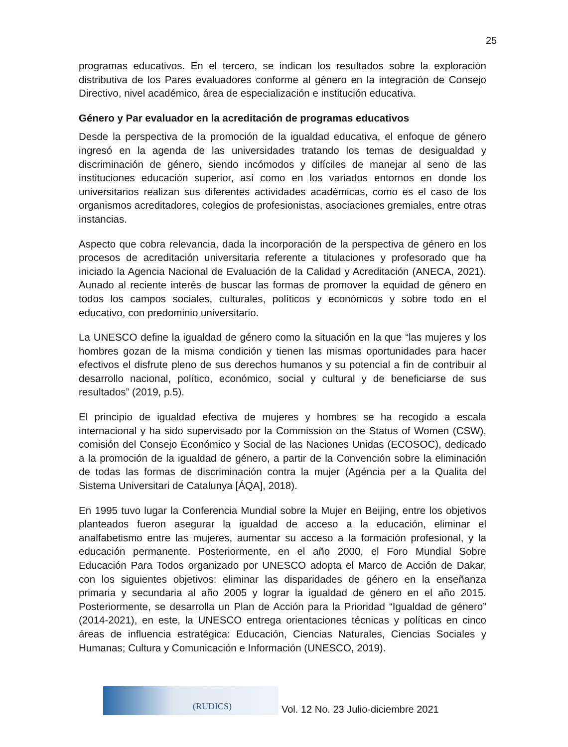25
programas educativos. En el tercero, se indican los resultados sobre la exploración distributiva de los Pares evaluadores conforme al género en la integración de Consejo Directivo, nivel académico, área de especialización e institución educativa.
Género y Par evaluador en la acreditación de programas educativos
Desde la perspectiva de la promoción de la igualdad educativa, el enfoque de género ingresó en la agenda de las universidades tratando los temas de desigualdad y discriminación de género, siendo incómodos y difíciles de manejar al seno de las instituciones educación superior, así como en los variados entornos en donde los universitarios realizan sus diferentes actividades académicas, como es el caso de los organismos acreditadores, colegios de profesionistas, asociaciones gremiales, entre otras instancias.
Aspecto que cobra relevancia, dada la incorporación de la perspectiva de género en los procesos de acreditación universitaria referente a titulaciones y profesorado que ha iniciado la Agencia Nacional de Evaluación de la Calidad y Acreditación (ANECA, 2021). Aunado al reciente interés de buscar las formas de promover la equidad de género en todos los campos sociales, culturales, políticos y económicos y sobre todo en el educativo, con predominio universitario.
La UNESCO define la igualdad de género como la situación en la que “las mujeres y los hombres gozan de la misma condición y tienen las mismas oportunidades para hacer efectivos el disfrute pleno de sus derechos humanos y su potencial a fin de contribuir al desarrollo nacional, político, económico, social y cultural y de beneficiarse de sus resultados” (2019, p.5).
El principio de igualdad efectiva de mujeres y hombres se ha recogido a escala internacional y ha sido supervisado por la Commission on the Status of Women (CSW), comisión del Consejo Económico y Social de las Naciones Unidas (ECOSOC), dedicado a la promoción de la igualdad de género, a partir de la Convención sobre la eliminación de todas las formas de discriminación contra la mujer (Agéncia per a la Qualita del Sistema Universitari de Catalunya [ÁQA], 2018).
En 1995 tuvo lugar la Conferencia Mundial sobre la Mujer en Beijing, entre los objetivos planteados fueron asegurar la igualdad de acceso a la educación, eliminar el analfabetismo entre las mujeres, aumentar su acceso a la formación profesional, y la educación permanente. Posteriormente, en el año 2000, el Foro Mundial Sobre Educación Para Todos organizado por UNESCO adopta el Marco de Acción de Dakar, con los siguientes objetivos: eliminar las disparidades de género en la enseñanza primaria y secundaria al año 2005 y lograr la igualdad de género en el año 2015. Posteriormente, se desarrolla un Plan de Acción para la Prioridad “Igualdad de género” (2014-2021), en este, la UNESCO entrega orientaciones técnicas y políticas en cinco áreas de influencia estratégica: Educación, Ciencias Naturales, Ciencias Sociales y Humanas; Cultura y Comunicación e Información (UNESCO, 2019).
(RUDICS)
Vol. 12 No. 23 Julio-diciembre 2021